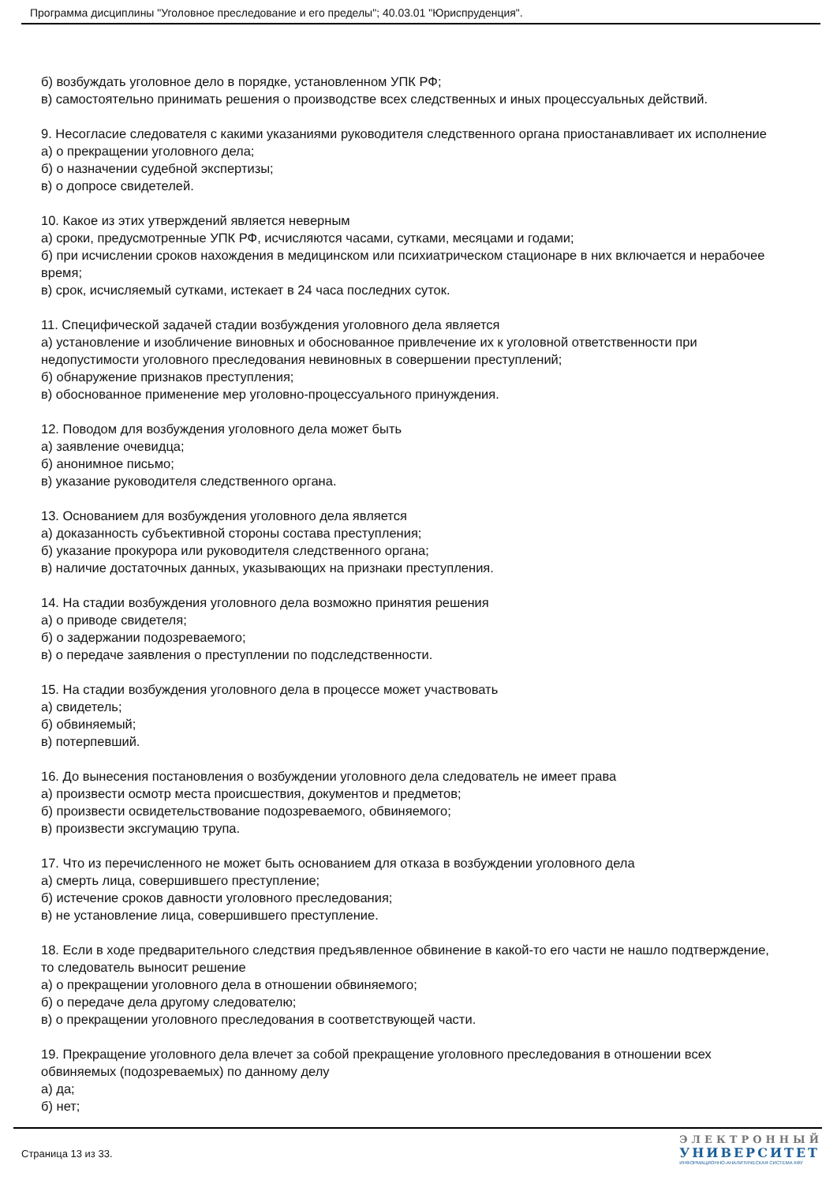Программа дисциплины "Уголовное преследование и его пределы"; 40.03.01 "Юриспруденция".
б) возбуждать уголовное дело в порядке, установленном УПК РФ;
в) самостоятельно принимать решения о производстве всех следственных и иных процессуальных действий.
9. Несогласие следователя с какими указаниями руководителя следственного органа приостанавливает их исполнение
а) о прекращении уголовного дела;
б) о назначении судебной экспертизы;
в) о допросе свидетелей.
10. Какое из этих утверждений является неверным
а) сроки, предусмотренные УПК РФ, исчисляются часами, сутками, месяцами и годами;
б) при исчислении сроков нахождения в медицинском или психиатрическом стационаре в них включается и нерабочее время;
в) срок, исчисляемый сутками, истекает в 24 часа последних суток.
11. Специфической задачей стадии возбуждения уголовного дела является
а) установление и изобличение виновных и обоснованное привлечение их к уголовной ответственности при недопустимости уголовного преследования невиновных в совершении преступлений;
б) обнаружение признаков преступления;
в) обоснованное применение мер уголовно-процессуального принуждения.
12. Поводом для возбуждения уголовного дела может быть
а) заявление очевидца;
б) анонимное письмо;
в) указание руководителя следственного органа.
13. Основанием для возбуждения уголовного дела является
а) доказанность субъективной стороны состава преступления;
б) указание прокурора или руководителя следственного органа;
в) наличие достаточных данных, указывающих на признаки преступления.
14. На стадии возбуждения уголовного дела возможно принятия решения
а) о приводе свидетеля;
б) о задержании подозреваемого;
в) о передаче заявления о преступлении по подследственности.
15. На стадии возбуждения уголовного дела в процессе может участвовать
а) свидетель;
б) обвиняемый;
в) потерпевший.
16. До вынесения постановления о возбуждении уголовного дела следователь не имеет права
а) произвести осмотр места происшествия, документов и предметов;
б) произвести освидетельствование подозреваемого, обвиняемого;
в) произвести эксгумацию трупа.
17. Что из перечисленного не может быть основанием для отказа в возбуждении уголовного дела
а) смерть лица, совершившего преступление;
б) истечение сроков давности уголовного преследования;
в) не установление лица, совершившего преступление.
18. Если в ходе предварительного следствия предъявленное обвинение в какой-то его части не нашло подтверждение, то следователь выносит решение
а) о прекращении уголовного дела в отношении обвиняемого;
б) о передаче дела другому следователю;
в) о прекращении уголовного преследования в соответствующей части.
19. Прекращение уголовного дела влечет за собой прекращение уголовного преследования в отношении всех обвиняемых (подозреваемых) по данному делу
а) да;
б) нет;
Страница 13 из 33.
ЭЛЕКТРОННЫЙ
УНИВЕРСИТЕТ
ИНФОРМАЦИОННО-АНАЛИТИЧЕСКАЯ СИСТЕМА КФУ